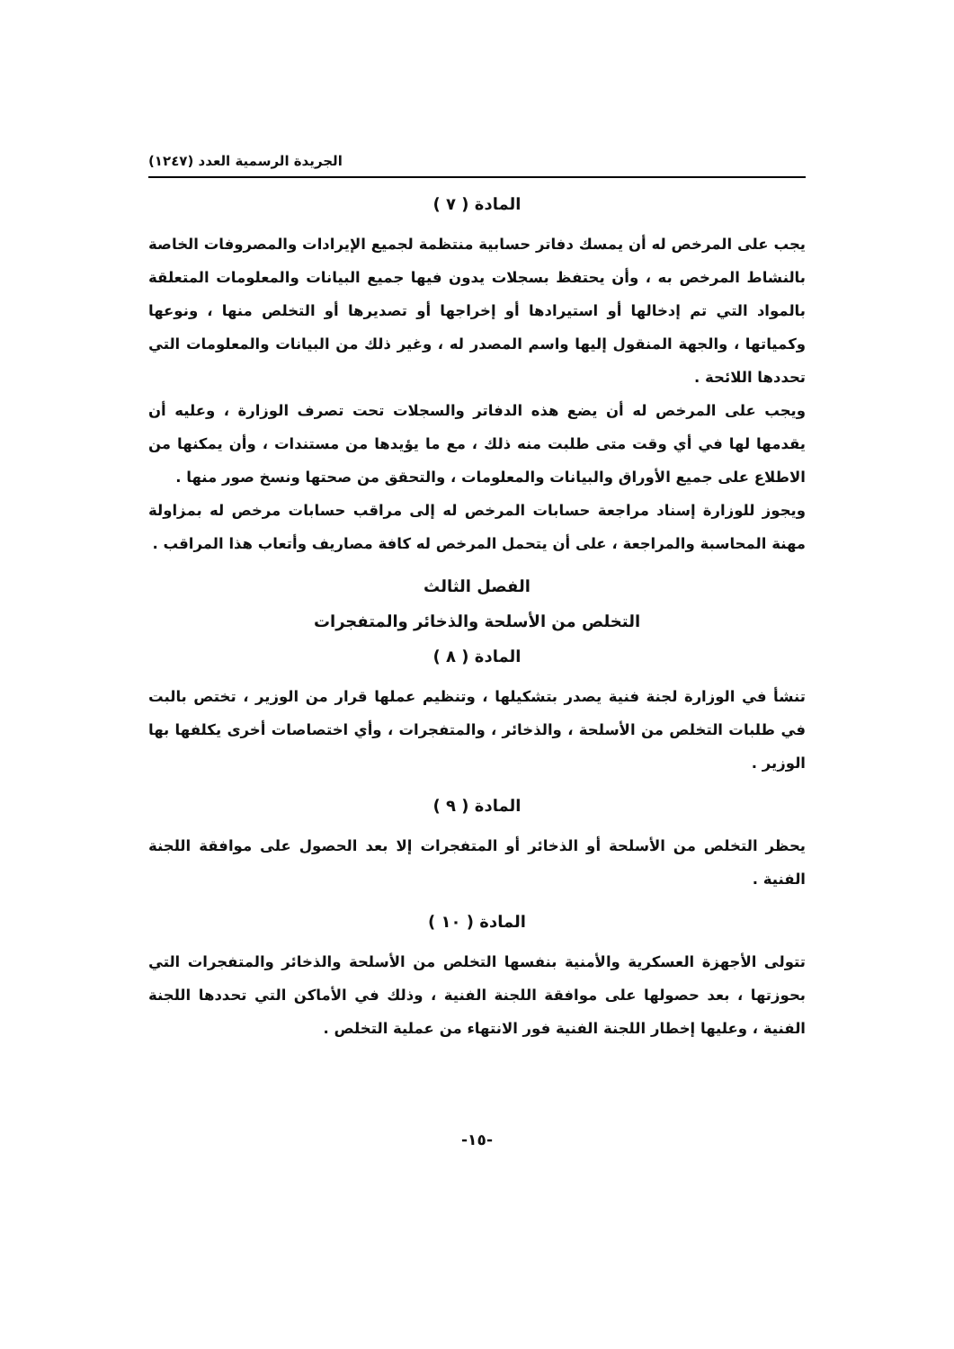الجريدة الرسمية العدد (١٢٤٧)
المادة ( ٧ )
يجب على المرخص له أن يمسك دفاتر حسابية منتظمة لجميع الإيرادات والمصروفات الخاصة بالنشاط المرخص به ، وأن يحتفظ بسجلات يدون فيها جميع البيانات والمعلومات المتعلقة بالمواد التي تم إدخالها أو استيرادها أو إخراجها أو تصديرها أو التخلص منها ، ونوعها وكمياتها ، والجهة المنقول إليها واسم المصدر له ، وغير ذلك من البيانات والمعلومات التي تحددها اللائحة .
ويجب على المرخص له أن يضع هذه الدفاتر والسجلات تحت تصرف الوزارة ، وعليه أن يقدمها لها في أي وقت متى طلبت منه ذلك ، مع ما يؤيدها من مستندات ، وأن يمكنها من الاطلاع على جميع الأوراق والبيانات والمعلومات ، والتحقق من صحتها ونسخ صور منها .
ويجوز للوزارة إسناد مراجعة حسابات المرخص له إلى مراقب حسابات مرخص له بمزاولة مهنة المحاسبة والمراجعة ، على أن يتحمل المرخص له كافة مصاريف وأتعاب هذا المراقب .
الفصل الثالث
التخلص من الأسلحة والذخائر والمتفجرات
المادة ( ٨ )
تنشأ في الوزارة لجنة فنية يصدر بتشكيلها ، وتنظيم عملها قرار من الوزير ، تختص بالبت في طلبات التخلص من الأسلحة ، والذخائر ، والمتفجرات ، وأي اختصاصات أخرى يكلفها بها الوزير .
المادة ( ٩ )
يحظر التخلص من الأسلحة أو الذخائر أو المتفجرات إلا بعد الحصول على موافقة اللجنة الفنية .
المادة ( ١٠ )
تتولى الأجهزة العسكرية والأمنية بنفسها التخلص من الأسلحة والذخائر والمتفجرات التي بحوزتها ، بعد حصولها على موافقة اللجنة الفنية ، وذلك في الأماكن التي تحددها اللجنة الفنية ، وعليها إخطار اللجنة الفنية فور الانتهاء من عملية التخلص .
-١٥-